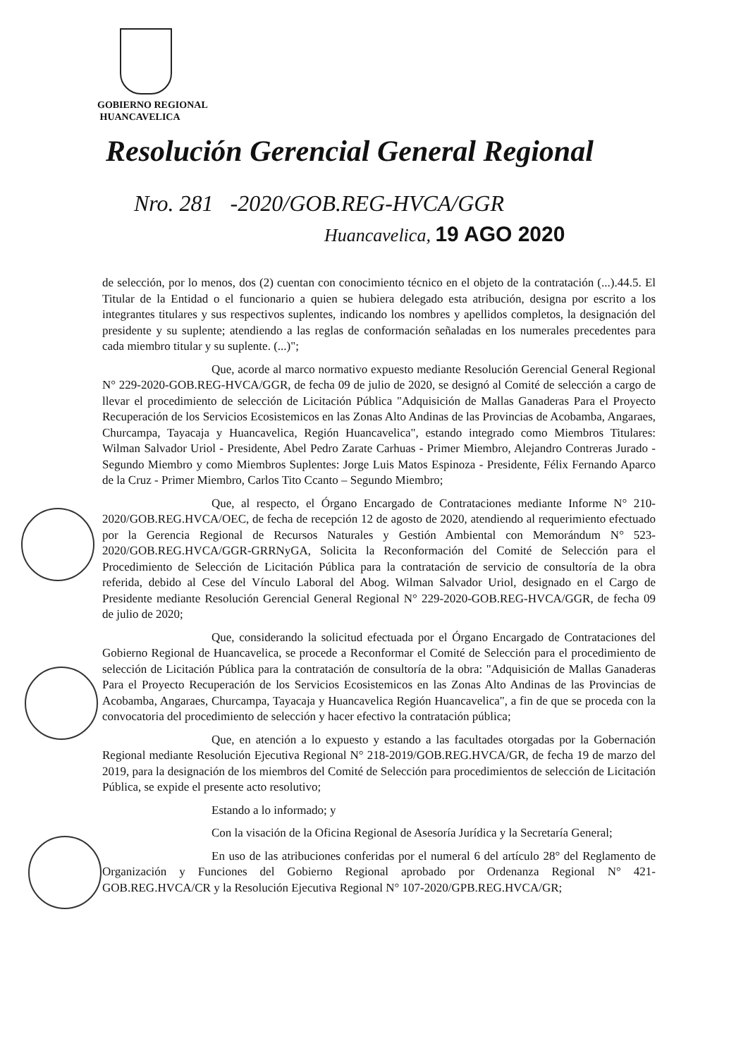GOBIERNO REGIONAL
HUANCAVELICA
Resolución Gerencial General Regional
Nro. 281 -2020/GOB.REG-HVCA/GGR
Huancavelica, 19 AGO 2020
de selección, por lo menos, dos (2) cuentan con conocimiento técnico en el objeto de la contratación (...).44.5. El Titular de la Entidad o el funcionario a quien se hubiera delegado esta atribución, designa por escrito a los integrantes titulares y sus respectivos suplentes, indicando los nombres y apellidos completos, la designación del presidente y su suplente; atendiendo a las reglas de conformación señaladas en los numerales precedentes para cada miembro titular y su suplente. (...)";
Que, acorde al marco normativo expuesto mediante Resolución Gerencial General Regional N° 229-2020-GOB.REG-HVCA/GGR, de fecha 09 de julio de 2020, se designó al Comité de selección a cargo de llevar el procedimiento de selección de Licitación Pública "Adquisición de Mallas Ganaderas Para el Proyecto Recuperación de los Servicios Ecosistemicos en las Zonas Alto Andinas de las Provincias de Acobamba, Angaraes, Churcampa, Tayacaja y Huancavelica, Región Huancavelica", estando integrado como Miembros Titulares: Wilman Salvador Uriol - Presidente, Abel Pedro Zarate Carhuas - Primer Miembro, Alejandro Contreras Jurado - Segundo Miembro y como Miembros Suplentes: Jorge Luis Matos Espinoza - Presidente, Félix Fernando Aparco de la Cruz - Primer Miembro, Carlos Tito Ccanto – Segundo Miembro;
Que, al respecto, el Órgano Encargado de Contrataciones mediante Informe N° 210-2020/GOB.REG.HVCA/OEC, de fecha de recepción 12 de agosto de 2020, atendiendo al requerimiento efectuado por la Gerencia Regional de Recursos Naturales y Gestión Ambiental con Memorándum N° 523-2020/GOB.REG.HVCA/GGR-GRRNyGA, Solicita la Reconformación del Comité de Selección para el Procedimiento de Selección de Licitación Pública para la contratación de servicio de consultoría de la obra referida, debido al Cese del Vínculo Laboral del Abog. Wilman Salvador Uriol, designado en el Cargo de Presidente mediante Resolución Gerencial General Regional N° 229-2020-GOB.REG-HVCA/GGR, de fecha 09 de julio de 2020;
Que, considerando la solicitud efectuada por el Órgano Encargado de Contrataciones del Gobierno Regional de Huancavelica, se procede a Reconformar el Comité de Selección para el procedimiento de selección de Licitación Pública para la contratación de consultoría de la obra: "Adquisición de Mallas Ganaderas Para el Proyecto Recuperación de los Servicios Ecosistemicos en las Zonas Alto Andinas de las Provincias de Acobamba, Angaraes, Churcampa, Tayacaja y Huancavelica Región Huancavelica", a fin de que se proceda con la convocatoria del procedimiento de selección y hacer efectivo la contratación pública;
Que, en atención a lo expuesto y estando a las facultades otorgadas por la Gobernación Regional mediante Resolución Ejecutiva Regional N° 218-2019/GOB.REG.HVCA/GR, de fecha 19 de marzo del 2019, para la designación de los miembros del Comité de Selección para procedimientos de selección de Licitación Pública, se expide el presente acto resolutivo;
Estando a lo informado; y
Con la visación de la Oficina Regional de Asesoría Jurídica y la Secretaría General;
En uso de las atribuciones conferidas por el numeral 6 del artículo 28° del Reglamento de Organización y Funciones del Gobierno Regional aprobado por Ordenanza Regional N° 421-GOB.REG.HVCA/CR y la Resolución Ejecutiva Regional N° 107-2020/GPB.REG.HVCA/GR;